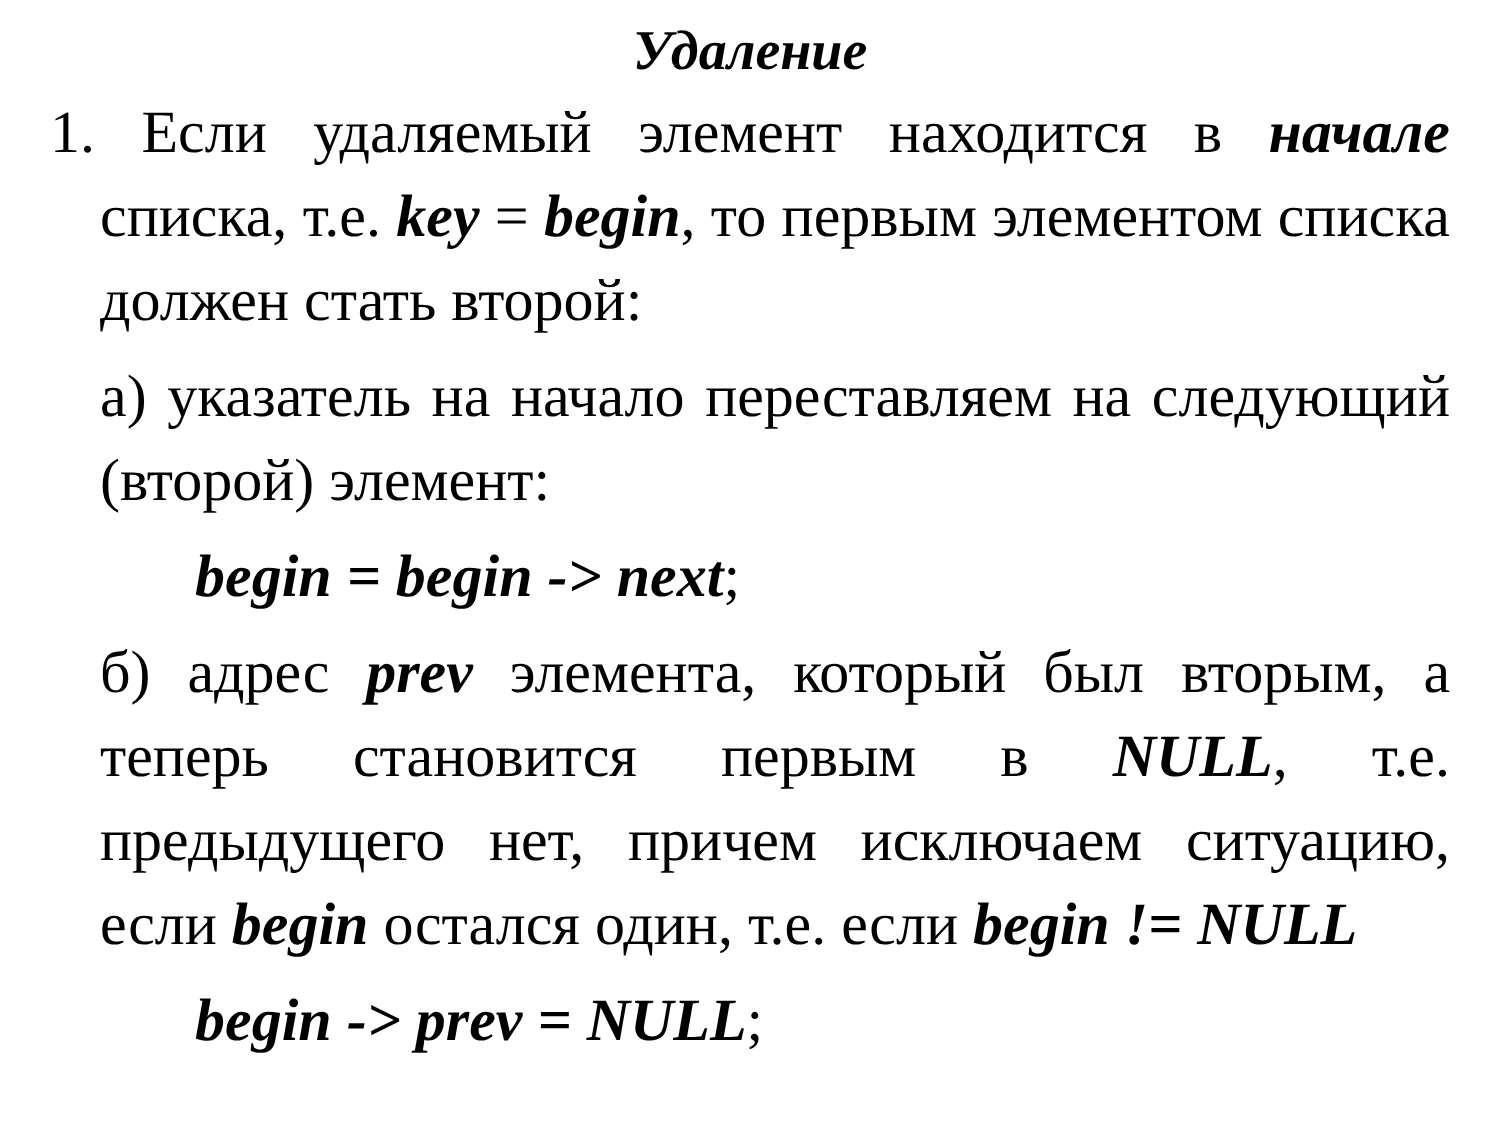Удаление
1. Если удаляемый элемент находится в начале списка, т.е. key = begin, то первым элементом списка должен стать второй:
а) указатель на начало переставляем на следующий (второй) элемент:
begin = begin -> next;
б) адрес prev элемента, который был вторым, а теперь становится первым в NULL, т.е. предыдущего нет, причем исключаем ситуацию, если begin остался один, т.е. если begin != NULL
begin -> prev = NULL;